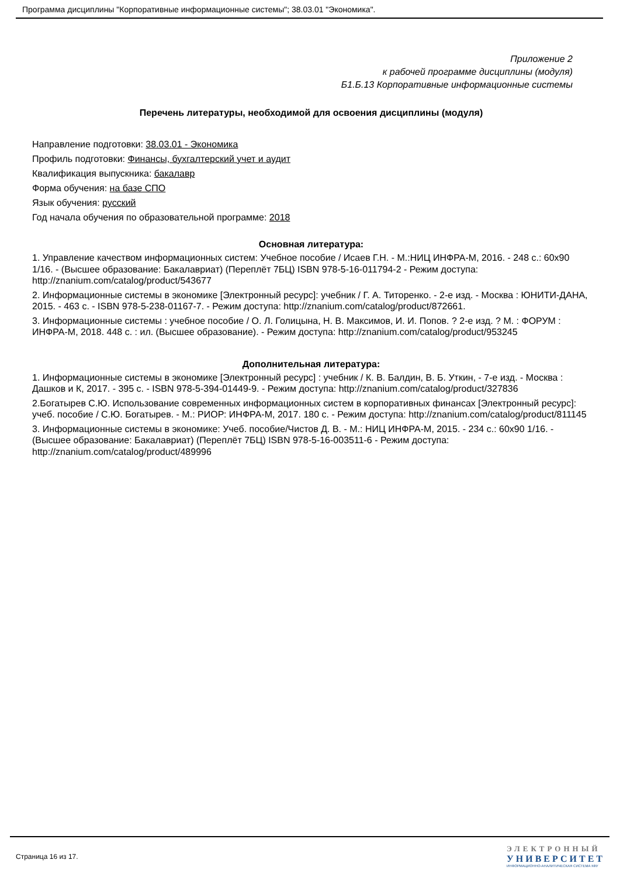Программа дисциплины "Корпоративные информационные системы"; 38.03.01 "Экономика".
Приложение 2
к рабочей программе дисциплины (модуля)
Б1.Б.13 Корпоративные информационные системы
Перечень литературы, необходимой для освоения дисциплины (модуля)
Направление подготовки: 38.03.01 - Экономика
Профиль подготовки: Финансы, бухгалтерский учет и аудит
Квалификация выпускника: бакалавр
Форма обучения: на базе СПО
Язык обучения: русский
Год начала обучения по образовательной программе: 2018
Основная литература:
1. Управление качеством информационных систем: Учебное пособие / Исаев Г.Н. - М.:НИЦ ИНФРА-М, 2016. - 248 с.: 60x90 1/16. - (Высшее образование: Бакалавриат) (Переплёт 7БЦ) ISBN 978-5-16-011794-2 - Режим доступа: http://znanium.com/catalog/product/543677
2. Информационные системы в экономике [Электронный ресурс]: учебник / Г. А. Титоренко. - 2-е изд. - Москва : ЮНИТИ-ДАНА, 2015. - 463 с. - ISBN 978-5-238-01167-7. - Режим доступа: http://znanium.com/catalog/product/872661.
3. Информационные системы : учебное пособие / О. Л. Голицына, Н. В. Максимов, И. И. Попов. ? 2-е изд. ? М. : ФОРУМ : ИНФРА-М, 2018. 448 с. : ил. (Высшее образование). - Режим доступа: http://znanium.com/catalog/product/953245
Дополнительная литература:
1. Информационные системы в экономике [Электронный ресурс] : учебник / К. В. Балдин, В. Б. Уткин, - 7-е изд. - Москва : Дашков и К, 2017. - 395 с. - ISBN 978-5-394-01449-9. - Режим доступа: http://znanium.com/catalog/product/327836
2.Богатырев С.Ю. Использование современных информационных систем в корпоративных финансах [Электронный ресурс]: учеб. пособие / С.Ю. Богатырев. - М.: РИОР: ИНФРА-М, 2017. 180 с. - Режим доступа: http://znanium.com/catalog/product/811145
3. Информационные системы в экономике: Учеб. пособие/Чистов Д. В. - М.: НИЦ ИНФРА-М, 2015. - 234 с.: 60x90 1/16. - (Высшее образование: Бакалавриат) (Переплёт 7БЦ) ISBN 978-5-16-003511-6 - Режим доступа: http://znanium.com/catalog/product/489996
Страница 16 из 17.
ЭЛЕКТРОННЫЙ
УНИВЕРСИТЕТ
ИНФОРМАЦИОННО-АНАЛИТИЧЕСКАЯ СИСТЕМА КФУ